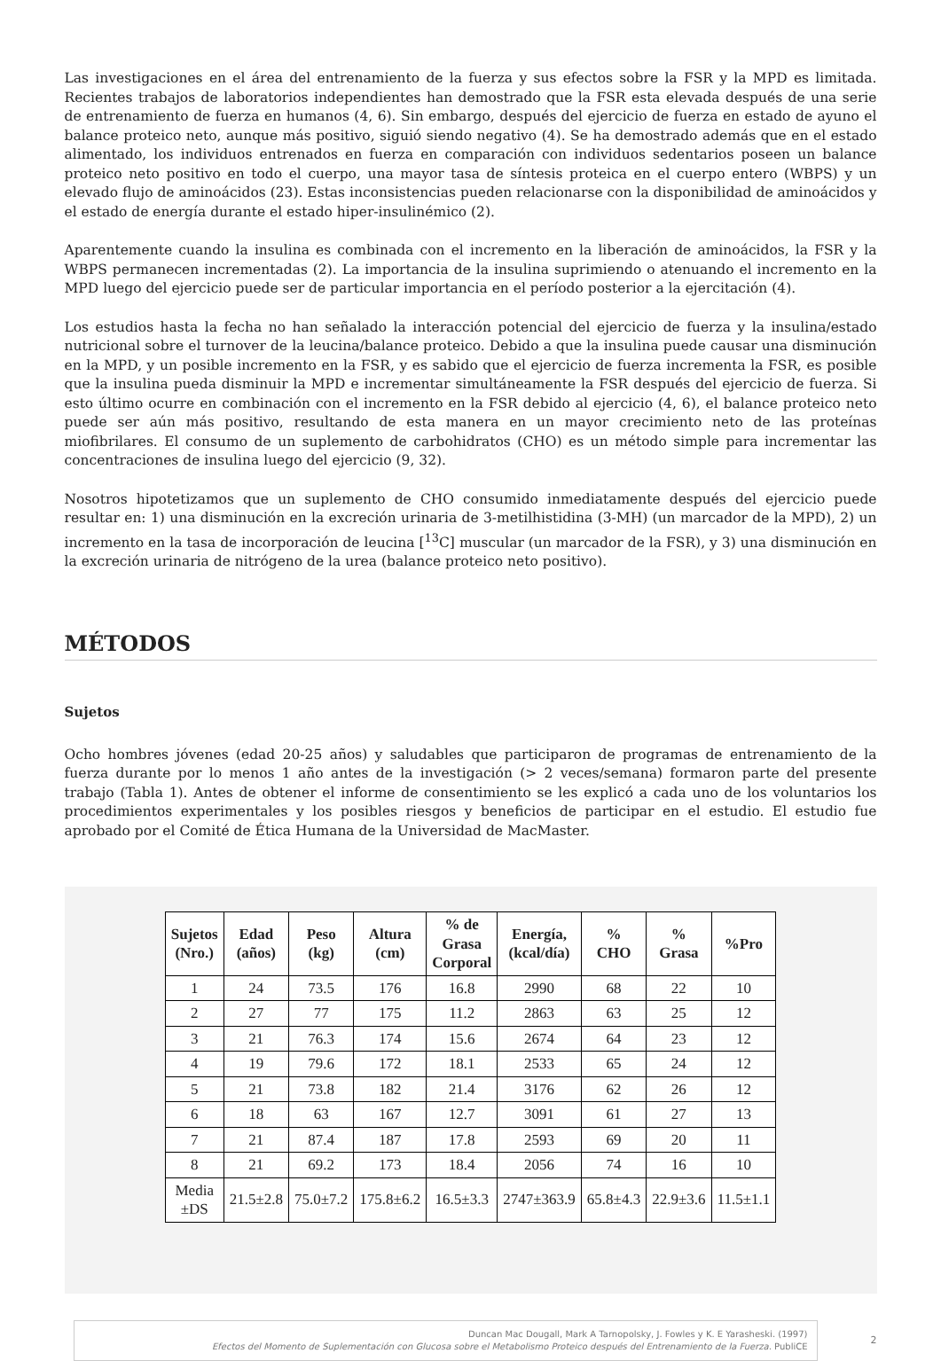Las investigaciones en el área del entrenamiento de la fuerza y sus efectos sobre la FSR y la MPD es limitada. Recientes trabajos de laboratorios independientes han demostrado que la FSR esta elevada después de una serie de entrenamiento de fuerza en humanos (4, 6). Sin embargo, después del ejercicio de fuerza en estado de ayuno el balance proteico neto, aunque más positivo, siguió siendo negativo (4). Se ha demostrado además que en el estado alimentado, los individuos entrenados en fuerza en comparación con individuos sedentarios poseen un balance proteico neto positivo en todo el cuerpo, una mayor tasa de síntesis proteica en el cuerpo entero (WBPS) y un elevado flujo de aminoácidos (23). Estas inconsistencias pueden relacionarse con la disponibilidad de aminoácidos y el estado de energía durante el estado hiper-insulinémico (2).
Aparentemente cuando la insulina es combinada con el incremento en la liberación de aminoácidos, la FSR y la WBPS permanecen incrementadas (2). La importancia de la insulina suprimiendo o atenuando el incremento en la MPD luego del ejercicio puede ser de particular importancia en el período posterior a la ejercitación (4).
Los estudios hasta la fecha no han señalado la interacción potencial del ejercicio de fuerza y la insulina/estado nutricional sobre el turnover de la leucina/balance proteico. Debido a que la insulina puede causar una disminución en la MPD, y un posible incremento en la FSR, y es sabido que el ejercicio de fuerza incrementa la FSR, es posible que la insulina pueda disminuir la MPD e incrementar simultáneamente la FSR después del ejercicio de fuerza. Si esto último ocurre en combinación con el incremento en la FSR debido al ejercicio (4, 6), el balance proteico neto puede ser aún más positivo, resultando de esta manera en un mayor crecimiento neto de las proteínas miofibrilares. El consumo de un suplemento de carbohidratos (CHO) es un método simple para incrementar las concentraciones de insulina luego del ejercicio (9, 32).
Nosotros hipotetizamos que un suplemento de CHO consumido inmediatamente después del ejercicio puede resultar en: 1) una disminución en la excreción urinaria de 3-metilhistidina (3-MH) (un marcador de la MPD), 2) un incremento en la tasa de incorporación de leucina [<sup>13</sup>C] muscular (un marcador de la FSR), y 3) una disminución en la excreción urinaria de nitrógeno de la urea (balance proteico neto positivo).
MÉTODOS
Sujetos
Ocho hombres jóvenes (edad 20-25 años) y saludables que participaron de programas de entrenamiento de la fuerza durante por lo menos 1 año antes de la investigación (> 2 veces/semana) formaron parte del presente trabajo (Tabla 1). Antes de obtener el informe de consentimiento se les explicó a cada uno de los voluntarios los procedimientos experimentales y los posibles riesgos y beneficios de participar en el estudio. El estudio fue aprobado por el Comité de Ética Humana de la Universidad de MacMaster.
| Sujetos (Nro.) | Edad (años) | Peso (kg) | Altura (cm) | % de Grasa Corporal | Energía, (kcal/día) | % CHO | % Grasa | %Pro |
| --- | --- | --- | --- | --- | --- | --- | --- | --- |
| 1 | 24 | 73.5 | 176 | 16.8 | 2990 | 68 | 22 | 10 |
| 2 | 27 | 77 | 175 | 11.2 | 2863 | 63 | 25 | 12 |
| 3 | 21 | 76.3 | 174 | 15.6 | 2674 | 64 | 23 | 12 |
| 4 | 19 | 79.6 | 172 | 18.1 | 2533 | 65 | 24 | 12 |
| 5 | 21 | 73.8 | 182 | 21.4 | 3176 | 62 | 26 | 12 |
| 6 | 18 | 63 | 167 | 12.7 | 3091 | 61 | 27 | 13 |
| 7 | 21 | 87.4 | 187 | 17.8 | 2593 | 69 | 20 | 11 |
| 8 | 21 | 69.2 | 173 | 18.4 | 2056 | 74 | 16 | 10 |
| Media ±DS | 21.5±2.8 | 75.0±7.2 | 175.8±6.2 | 16.5±3.3 | 2747±363.9 | 65.8±4.3 | 22.9±3.6 | 11.5±1.1 |
Duncan Mac Dougall, Mark A Tarnopolsky, J. Fowles y K. E Yarasheski. (1997)
Efectos del Momento de Suplementación con Glucosa sobre el Metabolismo Proteico después del Entrenamiento de la Fuerza. PubliCE
2